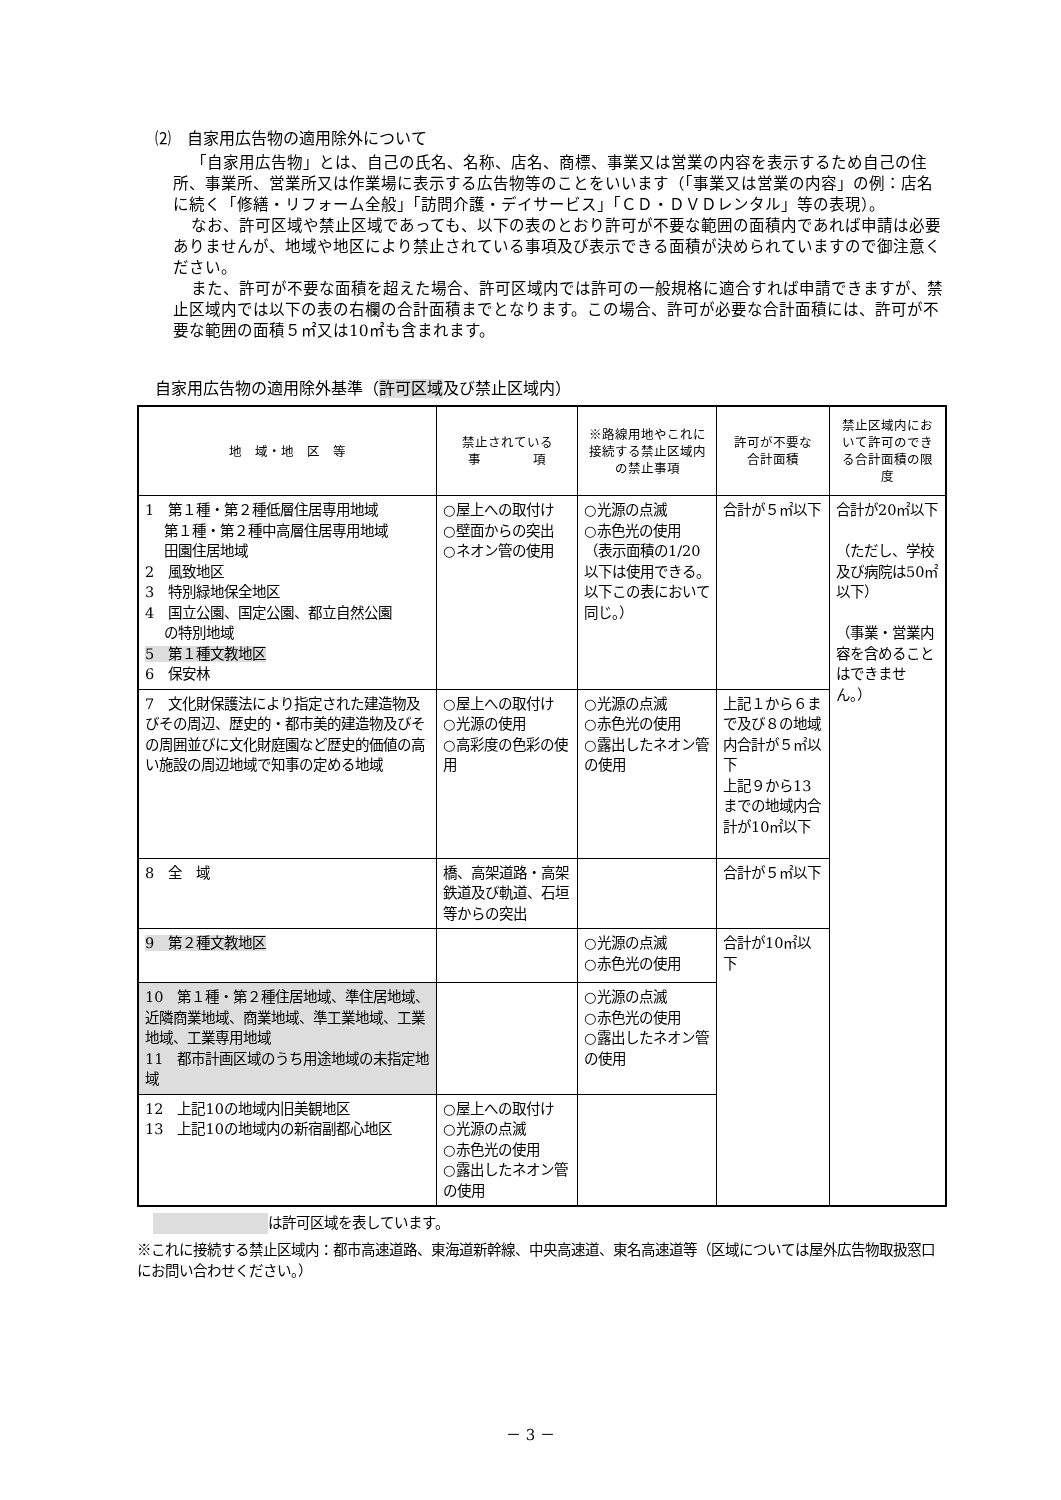⑵　自家用広告物の適用除外について
「自家用広告物」とは、自己の氏名、名称、店名、商標、事業又は営業の内容を表示するため自己の住所、事業所、営業所又は作業場に表示する広告物等のことをいいます（「事業又は営業の内容」の例：店名に続く「修繕・リフォーム全般」「訪問介護・デイサービス」「ＣＤ・ＤＶＤレンタル」等の表現）。
なお、許可区域や禁止区域であっても、以下の表のとおり許可が不要な範囲の面積内であれば申請は必要ありませんが、地域や地区により禁止されている事項及び表示できる面積が決められていますので御注意ください。
また、許可が不要な面積を超えた場合、許可区域内では許可の一般規格に適合すれば申請できますが、禁止区域内では以下の表の右欄の合計面積までとなります。この場合、許可が必要な合計面積には、許可が不要な範囲の面積５㎡又は10㎡も含まれます。
自家用広告物の適用除外基準（許可区域及び禁止区域内）
| 地 域・地 区 等 | 禁止されている 事 項 | ※路線用地やこれに接続する禁止区域内の禁止事項 | 許可が不要な 合計面積 | 禁止区域内において許可のできる合計面積の限度 |
| --- | --- | --- | --- | --- |
| 1 第１種・第２種低層住居専用地域 第１種・第２種中高層住居専用地域 田園住居地域 2 風致地区 3 特別緑地保全地区 4 国立公園、国定公園、都立自然公園 の特別地域 5 第１種文教地区 6 保安林 | ○屋上への取付け ○壁面からの突出 ○ネオン管の使用 | ○光源の点滅 ○赤色光の使用 （表示面積の1/20以下は使用できる。以下この表において同じ。） | 合計が５㎡以下 | 合計が20㎡以下 （ただし、学校及び病院は50㎡以下） （事業・営業内容を含めることはできません。） |
| 7 文化財保護法により指定された建造物及びその周辺、歴史的・都市美的建造物及びその周囲並びに文化財庭園など歴史的価値の高い施設の周辺地域で知事の定める地域 | ○屋上への取付け ○光源の使用 ○高彩度の色彩の使用 | ○光源の点滅 ○赤色光の使用 ○露出したネオン管の使用 | 上記１から６まで及び８の地域内合計が５㎡以下 上記９から13までの地域内合計が10㎡以下 | |
| 8 全 域 | 橋、高架道路・高架鉄道及び軌道、石垣等からの突出 | | 合計が５㎡以下 | |
| 9 第２種文教地区 | | ○光源の点滅 ○赤色光の使用 | 合計が10㎡以下 | |
| 10 第１種・第２種住居地域、準住居地域、近隣商業地域、商業地域、準工業地域、工業地域、工業専用地域 11 都市計画区域のうち用途地域の未指定地域 | | ○光源の点滅 ○赤色光の使用 ○露出したネオン管の使用 | | |
| 12 上記10の地域内旧美観地区 13 上記10の地域内の新宿副都心地区 | ○屋上への取付け ○光源の点滅 ○赤色光の使用 ○露出したネオン管の使用 | | | |
は許可区域を表しています。
※これに接続する禁止区域内：都市高速道路、東海道新幹線、中央高速道、東名高速道等（区域については屋外広告物取扱窓口にお問い合わせください。）
－ 3 －